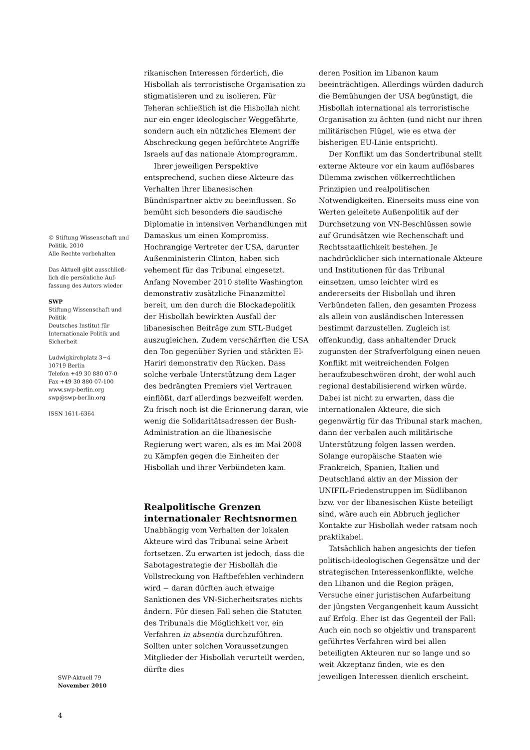© Stiftung Wissenschaft und Politik, 2010
Alle Rechte vorbehalten
Das Aktuell gibt ausschließ-lich die persönliche Auf-fassung des Autors wieder
SWP
Stiftung Wissenschaft und Politik
Deutsches Institut für Internationale Politik und Sicherheit
Ludwigkirchplatz 3−4
10719 Berlin
Telefon +49 30 880 07-0
Fax +49 30 880 07-100
www.swp-berlin.org
swp@swp-berlin.org
ISSN 1611-6364
rikanischen Interessen förderlich, die Hisbollah als terroristische Organisation zu stigmatisieren und zu isolieren. Für Teheran schließlich ist die Hisbollah nicht nur ein enger ideologischer Weggefährte, sondern auch ein nützliches Element der Abschreckung gegen befürchtete Angriffe Israels auf das nationale Atomprogramm.
Ihrer jeweiligen Perspektive entsprechend, suchen diese Akteure das Verhalten ihrer libanesischen Bündnispartner aktiv zu beeinflussen. So bemüht sich besonders die saudische Diplomatie in intensiven Verhandlungen mit Damaskus um einen Kompromiss. Hochrangige Vertreter der USA, darunter Außenministerin Clinton, haben sich vehement für das Tribunal eingesetzt. Anfang November 2010 stellte Washington demonstrativ zusätzliche Finanzmittel bereit, um den durch die Blockadepolitik der Hisbollah bewirkten Ausfall der libanesischen Beiträge zum STL-Budget auszugleichen. Zudem verschärften die USA den Ton gegenüber Syrien und stärkten El-Hariri demonstrativ den Rücken. Dass solche verbale Unterstützung dem Lager des bedrängten Premiers viel Vertrauen einflößt, darf allerdings bezweifelt werden. Zu frisch noch ist die Erinnerung daran, wie wenig die Solidaritätsadressen der Bush-Administration an die libanesische Regierung wert waren, als es im Mai 2008 zu Kämpfen gegen die Einheiten der Hisbollah und ihrer Verbündeten kam.
Realpolitische Grenzen internationaler Rechtsnormen
Unabhängig vom Verhalten der lokalen Akteure wird das Tribunal seine Arbeit fortsetzen. Zu erwarten ist jedoch, dass die Sabotagestrategie der Hisbollah die Vollstreckung von Haftbefehlen verhindern wird − daran dürften auch etwaige Sanktionen des VN-Sicherheitsrates nichts ändern. Für diesen Fall sehen die Statuten des Tribunals die Möglichkeit vor, ein Verfahren in absentia durchzuführen. Sollten unter solchen Voraussetzungen Mitglieder der Hisbollah verurteilt werden, dürfte dies
deren Position im Libanon kaum beeinträchtigen. Allerdings würden dadurch die Bemühungen der USA begünstigt, die Hisbollah international als terroristische Organisation zu ächten (und nicht nur ihren militärischen Flügel, wie es etwa der bisherigen EU-Linie entspricht).
Der Konflikt um das Sondertribunal stellt externe Akteure vor ein kaum auflösbares Dilemma zwischen völkerrechtlichen Prinzipien und realpolitischen Notwendigkeiten. Einerseits muss eine von Werten geleitete Außenpolitik auf der Durchsetzung von VN-Beschlüssen sowie auf Grundsätzen wie Rechenschaft und Rechtsstaatlichkeit bestehen. Je nachdrücklicher sich internationale Akteure und Institutionen für das Tribunal einsetzen, umso leichter wird es andererseits der Hisbollah und ihren Verbündeten fallen, den gesamten Prozess als allein von ausländischen Interessen bestimmt darzustellen. Zugleich ist offenkundig, dass anhaltender Druck zugunsten der Strafverfolgung einen neuen Konflikt mit weitreichenden Folgen heraufzubeschwören droht, der wohl auch regional destabilisierend wirken würde. Dabei ist nicht zu erwarten, dass die internationalen Akteure, die sich gegenwärtig für das Tribunal stark machen, dann der verbalen auch militärische Unterstützung folgen lassen werden. Solange europäische Staaten wie Frankreich, Spanien, Italien und Deutschland aktiv an der Mission der UNIFIL-Friedenstruppen im Südlibanon bzw. vor der libanesischen Küste beteiligt sind, wäre auch ein Abbruch jeglicher Kontakte zur Hisbollah weder ratsam noch praktikabel.
Tatsächlich haben angesichts der tiefen politisch-ideologischen Gegensätze und der strategischen Interessenkonflikte, welche den Libanon und die Region prägen, Versuche einer juristischen Aufarbeitung der jüngsten Vergangenheit kaum Aussicht auf Erfolg. Eher ist das Gegenteil der Fall: Auch ein noch so objektiv und transparent geführtes Verfahren wird bei allen beteiligten Akteuren nur so lange und so weit Akzeptanz finden, wie es den jeweiligen Interessen dienlich erscheint.
SWP-Aktuell 79
November 2010
4